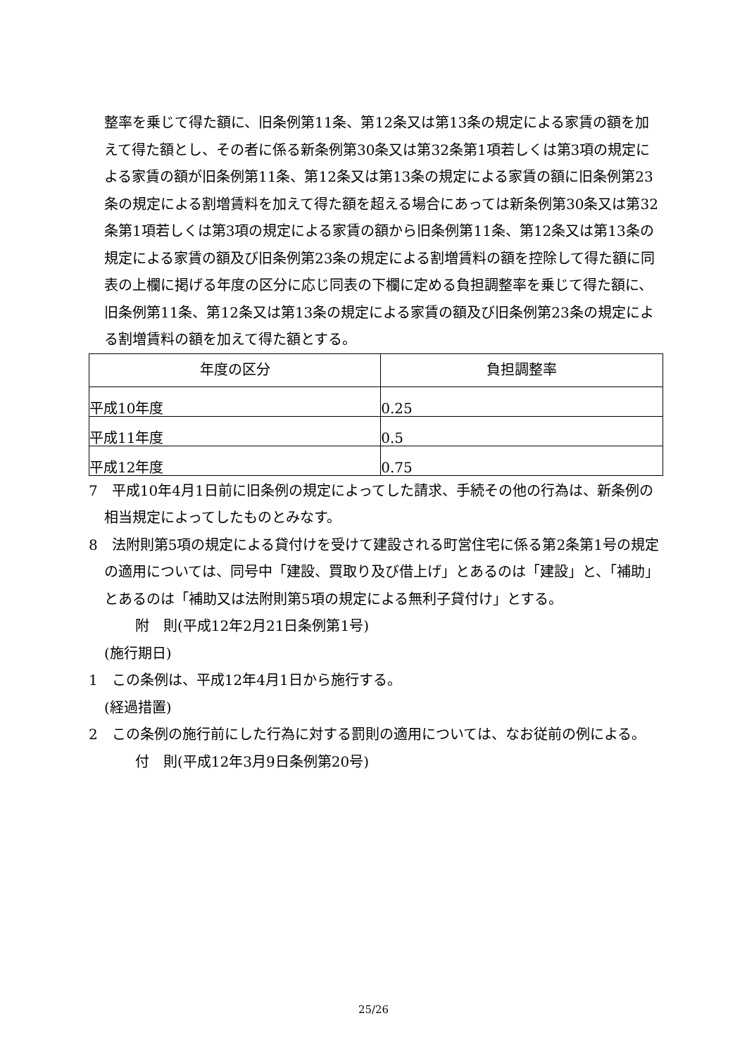整率を乗じて得た額に、旧条例第11条、第12条又は第13条の規定による家賃の額を加えて得た額とし、その者に係る新条例第30条又は第32条第1項若しくは第3項の規定による家賃の額が旧条例第11条、第12条又は第13条の規定による家賃の額に旧条例第23条の規定による割増賃料を加えて得た額を超える場合にあっては新条例第30条又は第32条第1項若しくは第3項の規定による家賃の額から旧条例第11条、第12条又は第13条の規定による家賃の額及び旧条例第23条の規定による割増賃料の額を控除して得た額に同表の上欄に掲げる年度の区分に応じ同表の下欄に定める負担調整率を乗じて得た額に、旧条例第11条、第12条又は第13条の規定による家賃の額及び旧条例第23条の規定による割増賃料の額を加えて得た額とする。
| 年度の区分 | 負担調整率 |
| --- | --- |
| 平成10年度 | 0.25 |
| 平成11年度 | 0.5 |
| 平成12年度 | 0.75 |
7　平成10年4月1日前に旧条例の規定によってした請求、手続その他の行為は、新条例の相当規定によってしたものとみなす。
8　法附則第5項の規定による貸付けを受けて建設される町営住宅に係る第2条第1号の規定の適用については、同号中「建設、買取り及び借上げ」とあるのは「建設」と、「補助」とあるのは「補助又は法附則第5項の規定による無利子貸付け」とする。
附　則(平成12年2月21日条例第1号)
(施行期日)
1　この条例は、平成12年4月1日から施行する。
(経過措置)
2　この条例の施行前にした行為に対する罰則の適用については、なお従前の例による。
付　則(平成12年3月9日条例第20号)
25/26